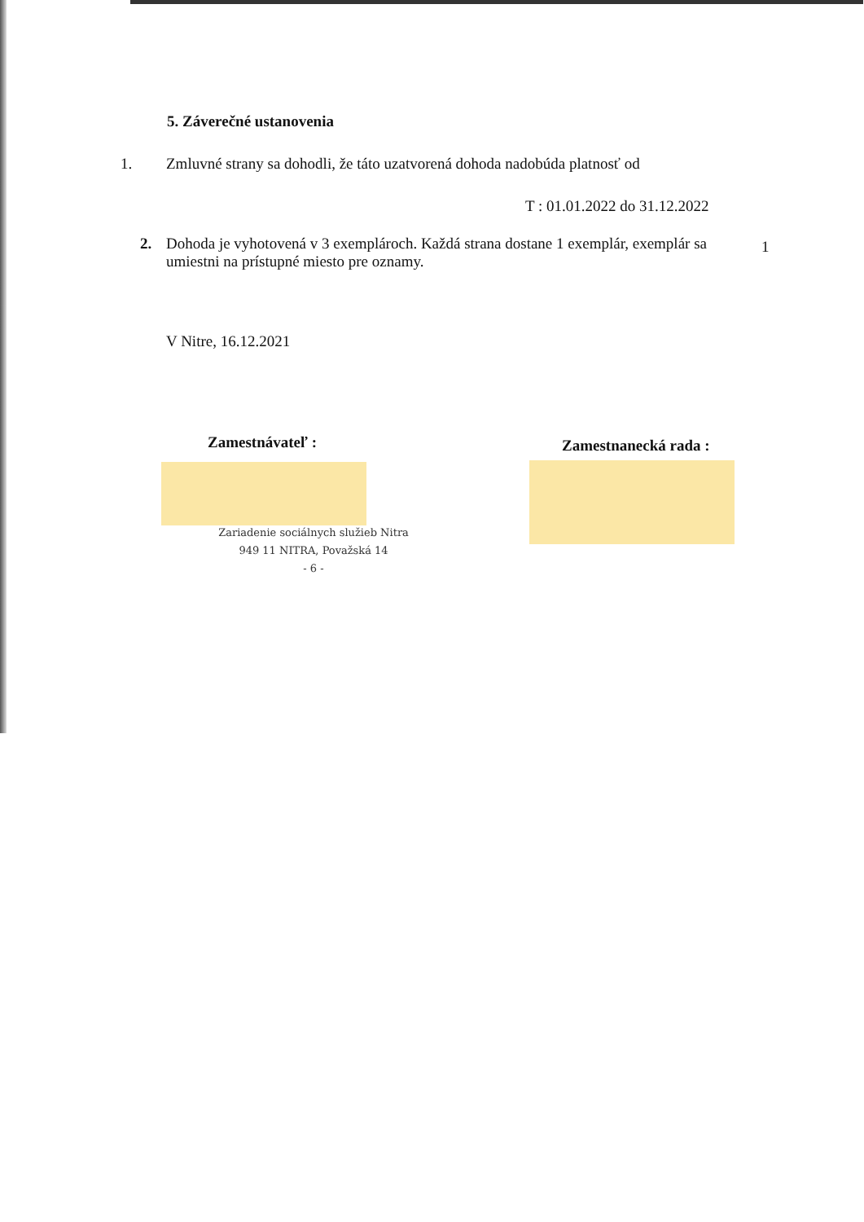5. Záverečné ustanovenia
1.
Zmluvné strany sa dohodli, že táto uzatvorená dohoda nadobúda platnosť od
T : 01.01.2022 do 31.12.2022
2.
Dohoda je vyhotovená v 3 exemplároch. Každá strana dostane 1 exemplár, exemplár sa umiestni na prístupné miesto pre oznamy.
1
V Nitre, 16.12.2021
Zamestnávateľ : Zamestnanecká rada :
Zariadenie sociálnych služieb Nitra
949 11 NITRA, Považská 14
- 6 -